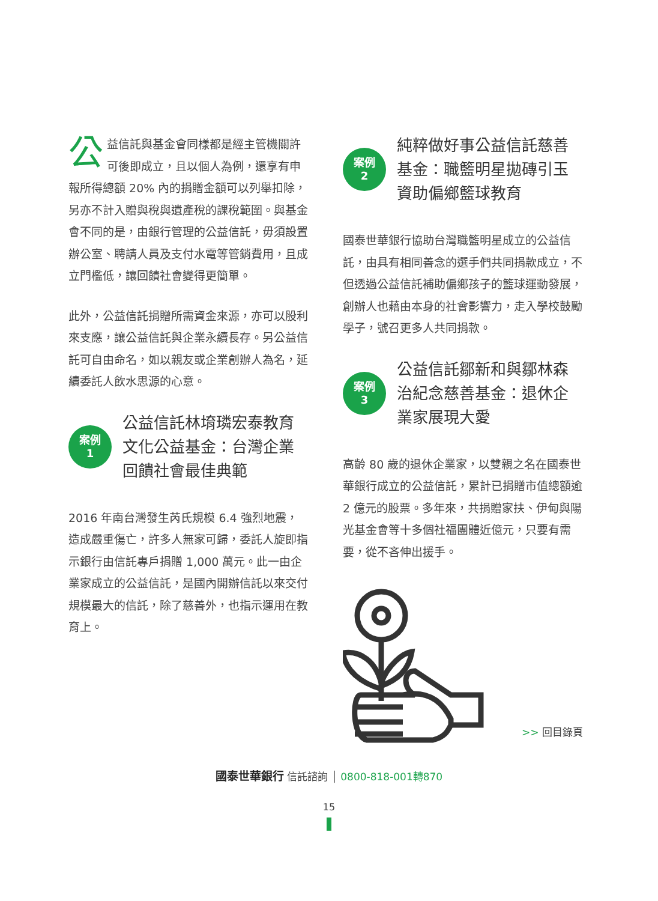公益信託與基金會同樣都是經主管機關許可後即成立，且以個人為例，還享有申報所得總額 20% 內的捐贈金額可以列舉扣除，另亦不計入贈與稅與遺產稅的課稅範圍。與基金會不同的是，由銀行管理的公益信託，毋須設置辦公室、聘請人員及支付水電等管銷費用，且成立門檻低，讓回饋社會變得更簡單。
此外，公益信託捐贈所需資金來源，亦可以股利來支應，讓公益信託與企業永續長存。另公益信託可自由命名，如以親友或企業創辦人為名，延續委託人飲水思源的心意。
案例
1
公益信託林堉璘宏泰教育文化公益基金：台灣企業回饋社會最佳典範
2016 年南台灣發生芮氏規模 6.4 強烈地震，造成嚴重傷亡，許多人無家可歸，委託人旋即指示銀行由信託專戶捐贈 1,000 萬元。此一由企業家成立的公益信託，是國內開辦信託以來交付規模最大的信託，除了慈善外，也指示運用在教育上。
案例
2
純粹做好事公益信託慈善基金：職籃明星拋磚引玉資助偏鄉籃球教育
國泰世華銀行協助台灣職籃明星成立的公益信託，由具有相同善念的選手們共同捐款成立，不但透過公益信託補助偏鄉孩子的籃球運動發展，創辦人也藉由本身的社會影響力，走入學校鼓勵學子，號召更多人共同捐款。
案例
3
公益信託鄒新和與鄒林森治紀念慈善基金：退休企業家展現大愛
高齡 80 歲的退休企業家，以雙親之名在國泰世華銀行成立的公益信託，累計已捐贈市值總額逾 2 億元的股票。多年來，共捐贈家扶、伊甸與陽光基金會等十多個社福團體近億元，只要有需要，從不吝伸出援手。
>> 回目錄頁
國泰世華銀行 信託諮詢 │ 0800-818-001轉870
15